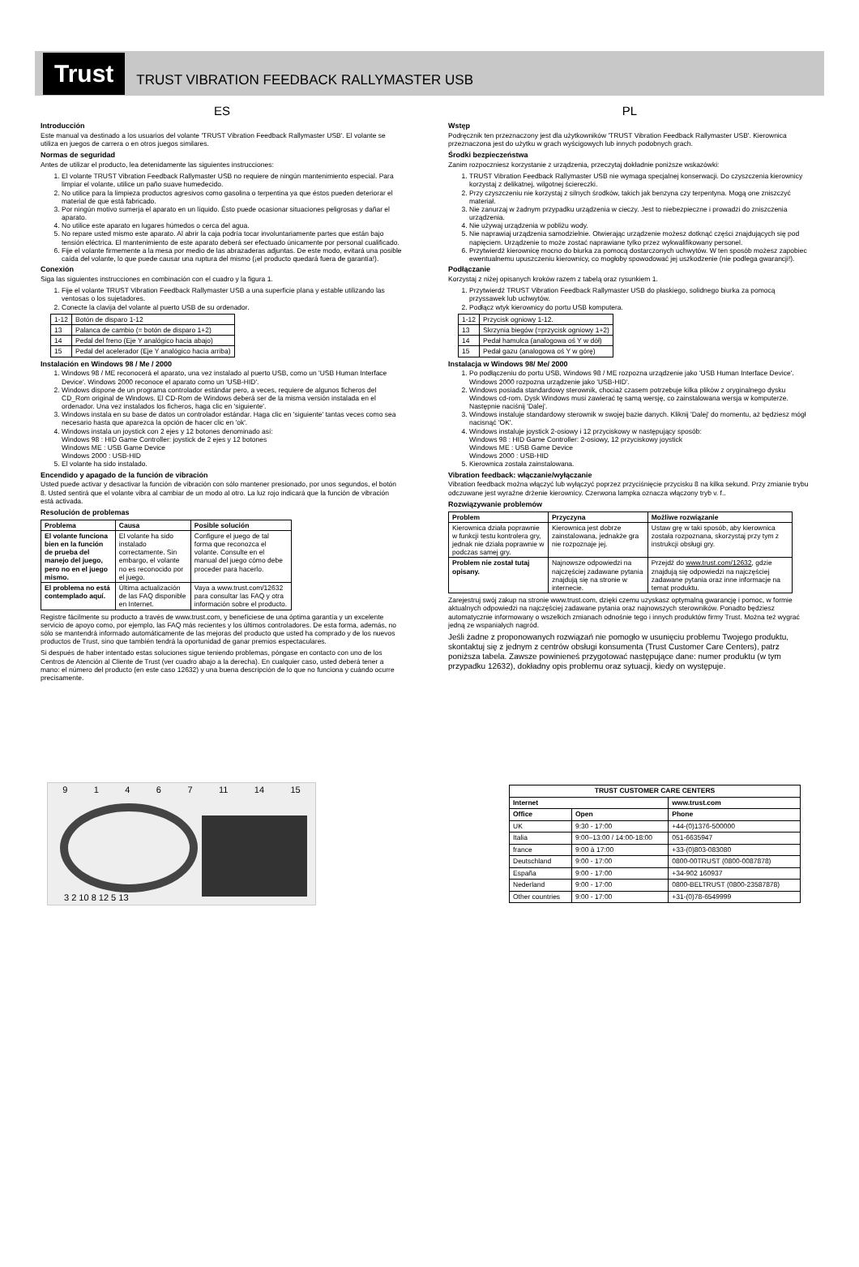Trust
TRUST VIBRATION FEEDBACK RALLYMASTER USB
ES
Introducción
Este manual va destinado a los usuarios del volante 'TRUST Vibration Feedback Rallymaster USB'. El volante se utiliza en juegos de carrera o en otros juegos similares.
Normas de seguridad
Antes de utilizar el producto, lea detenidamente las siguientes instrucciones:
1. El volante TRUST Vibration Feedback Rallymaster USB no requiere de ningún mantenimiento especial. Para limpiar el volante, utilice un paño suave humedecido.
2. No utilice para la limpieza productos agresivos como gasolina o terpentina ya que éstos pueden deteriorar el material de que está fabricado.
3. Por ningún motivo sumerja el aparato en un líquido. Ésto puede ocasionar situaciones peligrosas y dañar el aparato.
4. No utilice este aparato en lugares húmedos o cerca del agua.
5. No repare usted mismo este aparato. Al abrir la caja podría tocar involuntariamente partes que están bajo tensión eléctrica. El mantenimiento de este aparato deberá ser efectuado únicamente por personal cualificado.
6. Fije el volante firmemente a la mesa por medio de las abrazaderas adjuntas. De este modo, evitará una posible caída del volante, lo que puede causar una ruptura del mismo (¡el producto quedará fuera de garantía!).
Conexión
Siga las siguientes instrucciones en combinación con el cuadro y la figura 1.
1. Fije el volante TRUST Vibration Feedback Rallymaster USB a una superficie plana y estable utilizando las ventosas o los sujetadores.
2. Conecte la clavija del volante al puerto USB de su ordenador.
| 1-12 | Botón de disparo 1-12 |
| 13 | Palanca de cambio (= botón de disparo 1+2) |
| 14 | Pedal del freno (Eje Y analógico hacia abajo) |
| 15 | Pedal del acelerador (Eje Y analógico hacia arriba) |
Instalación en Windows 98 / Me / 2000
1. Windows 98 / ME reconocerá el aparato, una vez instalado al puerto USB, como un 'USB Human Interface Device'. Windows 2000 reconoce el aparato como un 'USB-HID'.
2. Windows dispone de un programa controlador estándar pero, a veces, requiere de algunos ficheros del CD_Rom original de Windows. El CD-Rom de Windows deberá ser de la misma versión instalada en el ordenador. Una vez instalados los ficheros, haga clic en 'siguiente'.
3. Windows instala en su base de datos un controlador estándar. Haga clic en 'siguiente' tantas veces como sea necesario hasta que aparezca la opción de hacer clic en 'ok'.
4. Windows instala un joystick con 2 ejes y 12 botones denominado así:
Windows 98 : HID Game Controller: joystick de 2 ejes y 12 botones
Windows ME : USB Game Device
Windows 2000 : USB-HID
5. El volante ha sido instalado.
Encendido y apagado de la función de vibración
Usted puede activar y desactivar la función de vibración con sólo mantener presionado, por unos segundos, el botón 8. Usted sentirá que el volante vibra al cambiar de un modo al otro. La luz rojo indicará que la función de vibración está activada.
Resolución de problemas
| Problema | Causa | Posible solución |
| --- | --- | --- |
| El volante funciona bien en la función de prueba del manejo del juego, pero no en el juego mismo. | El volante ha sido instalado correctamente. Sin embargo, el volante no es reconocido por el juego. | Configure el juego de tal forma que reconozca el volante. Consulte en el manual del juego cómo debe proceder para hacerlo. |
| El problema no está contemplado aquí. | Última actualización de las FAQ disponible en Internet. | Vaya a www.trust.com/12632 para consultar las FAQ y otra información sobre el producto. |
Registre fácilmente su producto a través de www.trust.com, y benefíciese de una óptima garantía y un excelente servicio de apoyo como, por ejemplo, las FAQ más recientes y los últimos controladores. De esta forma, además, no sólo se mantendrá informado automáticamente de las mejoras del producto que usted ha comprado y de los nuevos productos de Trust, sino que también tendrá la oportunidad de ganar premios espectaculares.
Si después de haber intentado estas soluciones sigue teniendo problemas, póngase en contacto con uno de los Centros de Atención al Cliente de Trust (ver cuadro abajo a la derecha). En cualquier caso, usted deberá tener a mano: el número del producto (en este caso 12632) y una buena descripción de lo que no funciona y cuándo ocurre precisamente.
PL
Wstęp
Podręcznik ten przeznaczony jest dla użytkowników 'TRUST Vibration Feedback Rallymaster USB'. Kierownica przeznaczona jest do użytku w grach wyścigowych lub innych podobnych grach.
Środki bezpieczeństwa
Zanim rozpoczniesz korzystanie z urządzenia, przeczytaj dokładnie poniższe wskazówki:
1. TRUST Vibration Feedback Rallymaster USB nie wymaga specjalnej konserwacji. Do czyszczenia kierownicy korzystaj z delikatnej, wilgotnej ściereczki.
2. Przy czyszczeniu nie korzystaj z silnych środków, takich jak benzyna czy terpentyna. Mogą one zniszczyć materiał.
3. Nie zanurzaj w żadnym przypadku urządzenia w cieczy. Jest to niebezpieczne i prowadzi do zniszczenia urządzenia.
4. Nie używaj urządzenia w pobliżu wody.
5. Nie naprawiaj urządzenia samodzielnie. Otwierając urządzenie możesz dotknąć części znajdujących się pod napięciem. Urządzenie to może zostać naprawiane tylko przez wykwalifikowany personel.
6. Przytwierdź kierownicę mocno do biurka za pomocą dostarczonych uchwytów. W ten sposób możesz zapobiec ewentualnemu upuszczeniu kierownicy, co mogłoby spowodować jej uszkodzenie (nie podlega gwarancji!).
Podłączanie
Korzystaj z niżej opisanych kroków razem z tabelą oraz rysunkiem 1.
1. Przytwierdź TRUST Vibration Feedback Rallymaster USB do płaskiego, solidnego biurka za pomocą przyssawek lub uchwytów.
2. Podłącz wtyk kierownicy do portu USB komputera.
| 1-12 | Przycisk ogniowy 1-12. |
| 13 | Skrzynia biegów (=przycisk ogniowy 1+2) |
| 14 | Pedał hamulca (analogowa oś Y w dół) |
| 15 | Pedał gazu (analogowa oś Y w górę) |
Instalacja w Windows 98/ Me/ 2000
1. Po podłączeniu do portu USB, Windows 98 / ME rozpozna urządzenie jako 'USB Human Interface Device'. Windows 2000 rozpozna urządzenie jako 'USB-HID'.
2. Windows posiada standardowy sterownik, chociaż czasem potrzebuje kilka plików z oryginalnego dysku Windows cd-rom. Dysk Windows musi zawierać tę samą wersję, co zainstalowana wersja w komputerze. Następnie naciśnij 'Dalej'.
3. Windows instaluje standardowy sterownik w swojej bazie danych. Kliknij 'Dalej' do momentu, aż będziesz mógł nacisnąć 'OK'.
4. Windows instaluje joystick 2-osiowy i 12 przyciskowy w następujący sposób:
Windows 98 : HID Game Controller: 2-osiowy, 12 przyciskowy joystick
Windows ME : USB Game Device
Windows 2000 : USB-HID
5. Kierownica została zainstalowana.
Vibration feedback: włączanie/wyłączanie
Vibration feedback można włączyć lub wyłączyć poprzez przyciśnięcie przycisku 8 na kilka sekund. Przy zmianie trybu odczuwane jest wyraźne drżenie kierownicy. Czerwona lampka oznacza włączony tryb v. f..
Rozwiązywanie problemów
| Problem | Przyczyna | Możliwe rozwiązanie |
| --- | --- | --- |
| Kierownica działa poprawnie w funkcji testu kontrolera gry, jednak nie działa poprawnie w podczas samej gry. | Kierownica jest dobrze zainstalowana, jednakże gra nie rozpoznaje jej. | Ustaw grę w taki sposób, aby kierownica została rozpoznana, skorzystaj przy tym z instrukcji obsługi gry. |
| Problem nie został tutaj opisany. | Najnowsze odpowiedzi na najczęściej zadawane pytania znajdują się na stronie w internecie. | Przejdź do www.trust.com/12632 , gdzie znajdują się odpowiedzi na najczęściej zadawane pytania oraz inne informacje na temat produktu. |
Zarejestruj swój zakup na stronie www.trust.com, dzięki czemu uzyskasz optymalną gwarancję i pomoc, w formie aktualnych odpowiedzi na najczęściej zadawane pytania oraz najnowszych sterowników. Ponadto będziesz automatycznie informowany o wszelkich zmianach odnośnie tego i innych produktów firmy Trust. Można też wygrać jedną ze wspaniałych nagród.
Jeśli żadne z proponowanych rozwiązań nie pomogło w usunięciu problemu Twojego produktu, skontaktuj się z jednym z centrów obsługi konsumenta (Trust Customer Care Centers), patrz poniższa tabela. Zawsze powinieneś przygotować następujące dane: numer produktu (w tym przypadku 12632), dokładny opis problemu oraz sytuacji, kiedy on występuje.
9 1 4 6 7 11 14 15
3 2 10 8 12 5 13
| TRUST CUSTOMER CARE CENTERS | | |
| --- | --- | --- |
| Internet | | www.trust.com |
| Office | Open | Phone |
| UK | 9:30 - 17:00 | +44-(0)1376-500000 |
| Italia | 9:00–13:00 / 14:00-18:00 | 051-6635947 |
| france | 9:00 à 17:00 | +33-(0)803-083080 |
| Deutschland | 9:00 - 17:00 | 0800-00TRUST (0800-0087878) |
| España | 9:00 - 17:00 | +34-902 160937 |
| Nederland | 9:00 - 17:00 | 0800-BELTRUST (0800-23587878) |
| Other countries | 9:00 - 17:00 | +31-(0)78-6549999 |